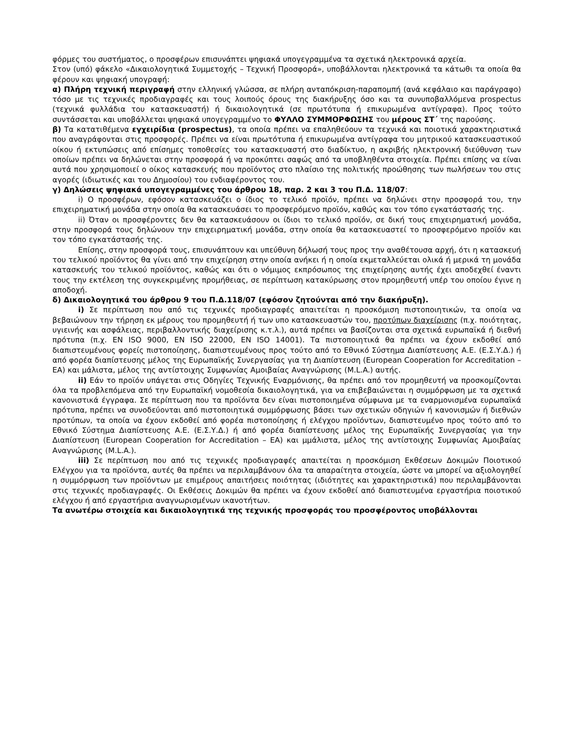φόρμες του συστήματος, ο προσφέρων επισυνάπτει ψηφιακά υπογεγραμμένα τα σχετικά ηλεκτρονικά αρχεία.
Στον (υπό) φάκελο «Δικαιολογητικά Συμμετοχής – Τεχνική Προσφορά», υποβάλλονται ηλεκτρονικά τα κάτωθι τα οποία θα φέρουν και ψηφιακή υπογραφή:
α) Πλήρη τεχνική περιγραφή στην ελληνική γλώσσα, σε πλήρη ανταπόκριση-παραπομπή (ανά κεφάλαιο και παράγραφο) τόσο με τις τεχνικές προδιαγραφές και τους λοιπούς όρους της διακήρυξης όσο και τα συνυποβαλλόμενα prospectus (τεχνικά φυλλάδια του κατασκευαστή) ή δικαιολογητικά (σε πρωτότυπα ή επικυρωμένα αντίγραφα). Προς τούτο συντάσσεται και υποβάλλεται ψηφιακά υπογεγραμμένο το ΦΥΛΛΟ ΣΥΜΜΟΡΦΩΣΗΣ του μέρους ΣΤ΄ της παρούσης.
β) Τα κατατιθέμενα εγχειρίδια (prospectus), τα οποία πρέπει να επαληθεύουν τα τεχνικά και ποιοτικά χαρακτηριστικά που αναγράφονται στις προσφορές. Πρέπει να είναι πρωτότυπα ή επικυρωμένα αντίγραφα του μητρικού κατασκευαστικού οίκου ή εκτυπώσεις από επίσημες τοποθεσίες του κατασκευαστή στο διαδίκτυο, η ακριβής ηλεκτρονική διεύθυνση των οποίων πρέπει να δηλώνεται στην προσφορά ή να προκύπτει σαφώς από τα υποβληθέντα στοιχεία. Πρέπει επίσης να είναι αυτά που χρησιμοποιεί ο οίκος κατασκευής που προϊόντος στο πλαίσιο της πολιτικής προώθησης των πωλήσεων του στις αγορές (ιδιωτικές και του Δημοσίου) του ενδιαφέροντος του.
γ) Δηλώσεις ψηφιακά υπογεγραμμένες του άρθρου 18, παρ. 2 και 3 του Π.Δ. 118/07:
i) Ο προσφέρων, εφόσον κατασκευάζει ο ίδιος το τελικό προϊόν, πρέπει να δηλώνει στην προσφορά του, την επιχειρηματική μονάδα στην οποία θα κατασκευάσει το προσφερόμενο προϊόν, καθώς και τον τόπο εγκατάστασής της.
ii) Όταν οι προσφέροντες δεν θα κατασκευάσουν οι ίδιοι το τελικό προϊόν, σε δική τους επιχειρηματική μονάδα, στην προσφορά τους δηλώνουν την επιχειρηματική μονάδα, στην οποία θα κατασκευαστεί το προσφερόμενο προϊόν και τον τόπο εγκατάστασής της.
Επίσης, στην προσφορά τους, επισυνάπτουν και υπεύθυνη δήλωσή τους προς την αναθέτουσα αρχή, ότι η κατασκευή του τελικού προϊόντος θα γίνει από την επιχείρηση στην οποία ανήκει ή η οποία εκμεταλλεύεται ολικά ή μερικά τη μονάδα κατασκευής του τελικού προϊόντος, καθώς και ότι ο νόμιμος εκπρόσωπος της επιχείρησης αυτής έχει αποδεχθεί έναντι τους την εκτέλεση της συγκεκριμένης προμήθειας, σε περίπτωση κατακύρωσης στον προμηθευτή υπέρ του οποίου έγινε η αποδοχή.
δ) Δικαιολογητικά του άρθρου 9 του Π.Δ.118/07 (εφόσον ζητούνται από την διακήρυξη).
i) Σε περίπτωση που από τις τεχνικές προδιαγραφές απαιτείται η προσκόμιση πιστοποιητικών, τα οποία να βεβαιώνουν την τήρηση εκ μέρους του προμηθευτή ή των υπο κατασκευαστών του, προτύπων διαχείρισης (π.χ. ποιότητας, υγιεινής και ασφάλειας, περιβαλλοντικής διαχείρισης κ.τ.λ.), αυτά πρέπει να βασίζονται στα σχετικά ευρωπαϊκά ή διεθνή πρότυπα (π.χ. EN ISO 9000, EN ISO 22000, EN ISO 14001). Τα πιστοποιητικά θα πρέπει να έχουν εκδοθεί από διαπιστευμένους φορείς πιστοποίησης, διαπιστευμένους προς τούτο από το Εθνικό Σύστημα Διαπίστευσης Α.Ε. (Ε.Σ.Υ.Δ.) ή από φορέα διαπίστευσης μέλος της Ευρωπαϊκής Συνεργασίας για τη Διαπίστευση (European Cooperation for Accreditation – EA) και μάλιστα, μέλος της αντίστοιχης Συμφωνίας Αμοιβαίας Αναγνώρισης (M.L.A.) αυτής.
ii) Εάν το προϊόν υπάγεται στις Οδηγίες Τεχνικής Εναρμόνισης, θα πρέπει από τον προμηθευτή να προσκομίζονται όλα τα προβλεπόμενα από την Ευρωπαϊκή νομοθεσία δικαιολογητικά, για να επιβεβαιώνεται η συμμόρφωση με τα σχετικά κανονιστικά έγγραφα. Σε περίπτωση που τα προϊόντα δεν είναι πιστοποιημένα σύμφωνα με τα εναρμονισμένα ευρωπαϊκά πρότυπα, πρέπει να συνοδεύονται από πιστοποιητικά συμμόρφωσης βάσει των σχετικών οδηγιών ή κανονισμών ή διεθνών προτύπων, τα οποία να έχουν εκδοθεί από φορέα πιστοποίησης ή ελέγχου προϊόντων, διαπιστευμένο προς τούτο από το Εθνικό Σύστημα Διαπίστευσης Α.Ε. (Ε.Σ.Υ.Δ.) ή από φορέα διαπίστευσης μέλος της Ευρωπαϊκής Συνεργασίας για την Διαπίστευση (European Cooperation for Accreditation – EA) και μμάλιστα, μέλος της αντίστοιχης Συμφωνίας Αμοιβαίας Αναγνώρισης (M.L.A.).
iii) Σε περίπτωση που από τις τεχνικές προδιαγραφές απαιτείται η προσκόμιση Εκθέσεων Δοκιμών Ποιοτικού Ελέγχου για τα προϊόντα, αυτές θα πρέπει να περιλαμβάνουν όλα τα απαραίτητα στοιχεία, ώστε να μπορεί να αξιολογηθεί η συμμόρφωση των προϊόντων με επιμέρους απαιτήσεις ποιότητας (ιδιότητες και χαρακτηριστικά) που περιλαμβάνονται στις τεχνικές προδιαγραφές. Οι Εκθέσεις Δοκιμών θα πρέπει να έχουν εκδοθεί από διαπιστευμένα εργαστήρια ποιοτικού ελέγχου ή από εργαστήρια αναγνωρισμένων ικανοτήτων.
Τα ανωτέρω στοιχεία και δικαιολογητικά της τεχνικής προσφοράς του προσφέροντος υποβάλλονται